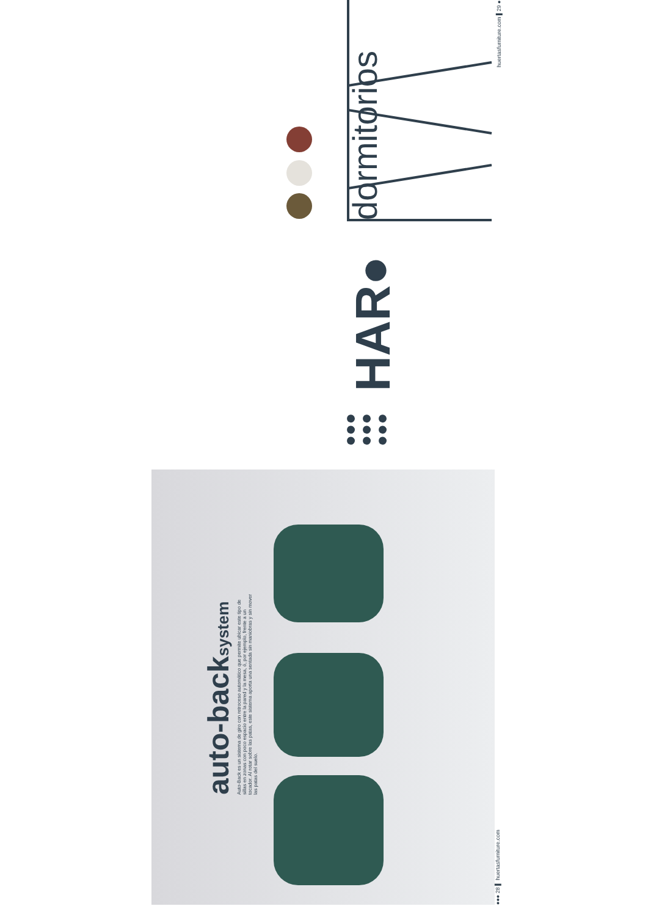auto-backsystem
Auto-Back es un sistema de giro con retroceso automático que permite ubicar este tipo de sillas en zonas con poco espacio entre la pared y la mesa, ó, por ejemplo, frente a un tocador. Al rotar sobre las patas, este sistema aporta una sentada sin maniobras y sin mover las patas del suelo.
●●● 28 ▌ huertasfurniture.com
dormitorios
HAR●
●●●
●●●
●●●
huertasfurniture.com ▌29 ●●●